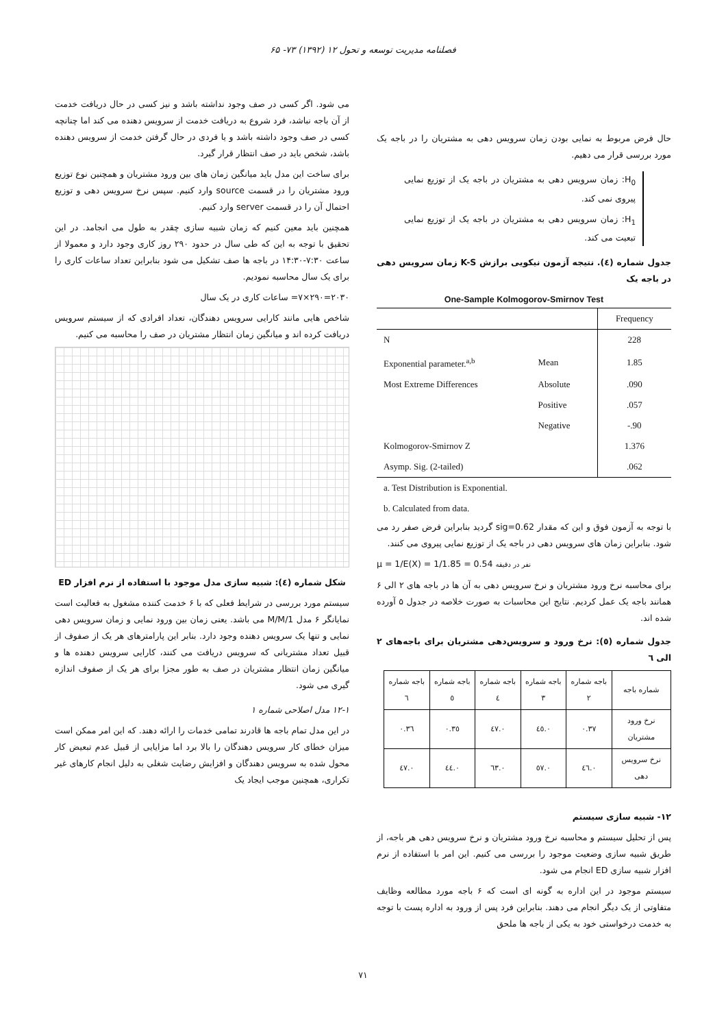فصلنامه مدیریت توسعه و تحول ۱۲ (۱۳۹۲) ۷۳- ۶۵
حال فرض مربوط به نمایی بودن زمان سرویس دهی به مشتریان را در باجه یک مورد بررسی قرار می دهیم.
H<sub>0</sub>: زمان سرویس دهی به مشتریان در باجه یک از توزیع نمایی پیروی نمی کند.
H<sub>1</sub>: زمان سرویس دهی به مشتریان در باجه یک از توزیع نمایی تبعیت می کند.
جدول شماره (٤). نتیجه آزمون نیکویی برازش K-S زمان سرویس دهی در باجه یک
One-Sample Kolmogorov-Smirnov Test
| | | Frequency |
| --- | --- | --- |
| N | | 228 |
| Exponential parameter.<sup>a,b</sup> | Mean | 1.85 |
| Most Extreme Differences | Absolute | .090 |
| | Positive | .057 |
| | Negative | -.90 |
| Kolmogorov-Smirnov Z | | 1.376 |
| Asymp. Sig. (2-tailed) | | .062 |
| a. Test Distribution is Exponential. | | |
| b. Calculated from data. | | |
با توجه به آزمون فوق و این که مقدار sig=0.62 گردید بنابراین فرض صفر رد می شود. بنابراین زمان های سرویس دهی در باجه یک از توزیع نمایی پیروی می کنند.
μ = 1/E(X) = 1/1.85 = 0.54 نفر در دقیقه
برای محاسبه نرخ ورود مشتریان و نرخ سرویس دهی به آن ها در باجه های ۲ الی ۶ همانند باجه یک عمل کردیم. نتایج این محاسبات به صورت خلاصه در جدول ۵ آورده شده اند.
جدول شماره (٥): نرخ ورود و سرویس‌دهی مشتریان برای باجه‌های ۲ الی ٦
| شماره باجه | باجه شماره ۲ | باجه شماره ۳ | باجه شماره ٤ | باجه شماره ٥ | باجه شماره ٦ |
| --- | --- | --- | --- | --- | --- |
| نرخ ورود مشتریان | ۰.۳۷ | ۰.٤٥ | ۰.٤۷ | ۰.۳٥ | ۰.۳٦ |
| نرخ سرویس دهی | ۰.٤٦ | ۰.٥۷ | ۰.٦۳ | ۰.٤٤ | ۰.٤۷ |
۱۲- شبیه سازی سیستم
پس از تحلیل سیستم و محاسبه نرخ ورود مشتریان و نرخ سرویس دهی هر باجه، از طریق شبیه سازی وضعیت موجود را بررسی می کنیم. این امر با استفاده از نرم افزار شبیه سازی ED انجام می شود.
سیستم موجود در این اداره به گونه ای است که ۶ باجه مورد مطالعه وظایف متفاوتی از یک دیگر انجام می دهند. بنابراین فرد پس از ورود به اداره پست با توجه به خدمت درخواستی خود به یکی از باجه ها ملحق
می شود. اگر کسی در صف وجود نداشته باشد و نیز کسی در حال دریافت خدمت از آن باجه نباشد، فرد شروع به دریافت خدمت از سرویس دهنده می کند اما چنانچه کسی در صف وجود داشته باشد و یا فردی در حال گرفتن خدمت از سرویس دهنده باشد، شخص باید در صف انتظار قرار گیرد.
برای ساخت این مدل باید میانگین زمان های بین ورود مشتریان و همچنین نوع توزیع ورود مشتریان را در قسمت source وارد کنیم. سپس نرخ سرویس دهی و توزیع احتمال آن را در قسمت server وارد کنیم.
همچنین باید معین کنیم که زمان شبیه سازی چقدر به طول می انجامد. در این تحقیق با توجه به این که طی سال در حدود ۲۹۰ روز کاری وجود دارد و معمولا از ساعت ۷:۳۰-۱۴:۳۰ در باجه ها صف تشکیل می شود بنابراین تعداد ساعات کاری را برای یک سال محاسبه نمودیم.
۲۰۳۰=۲۹۰×۷= ساعات کاری در یک سال
شاخص هایی مانند کارایی سرویس دهندگان، تعداد افرادی که از سیستم سرویس دریافت کرده اند و میانگین زمان انتظار مشتریان در صف را محاسبه می کنیم.
شکل شماره (٤): شبیه سازی مدل موجود با استفاده از نرم افزار ED
سیستم مورد بررسی در شرایط فعلی که با ۶ خدمت کننده مشغول به فعالیت است نمایانگر ۶ مدل M/M/1 می باشد. یعنی زمان بین ورود نمایی و زمان سرویس دهی نمایی و تنها یک سرویس دهنده وجود دارد. بنابر این پارامترهای هر یک از صفوف از قبیل تعداد مشتریانی که سرویس دریافت می کنند، کارایی سرویس دهنده ها و میانگین زمان انتظار مشتریان در صف به طور مجزا برای هر یک از صفوف اندازه گیری می شود.
۱۲-۱ مدل اصلاحی شماره ۱
در این مدل تمام باجه ها قادرند تمامی خدمات را ارائه دهند. که این امر ممکن است میزان خطای کار سرویس دهندگان را بالا برد اما مزایایی از قبیل عدم تبعیض کار محول شده به سرویس دهندگان و افزایش رضایت شغلی به دلیل انجام کارهای غیر تکراری، همچنین موجب ایجاد یک
۷۱